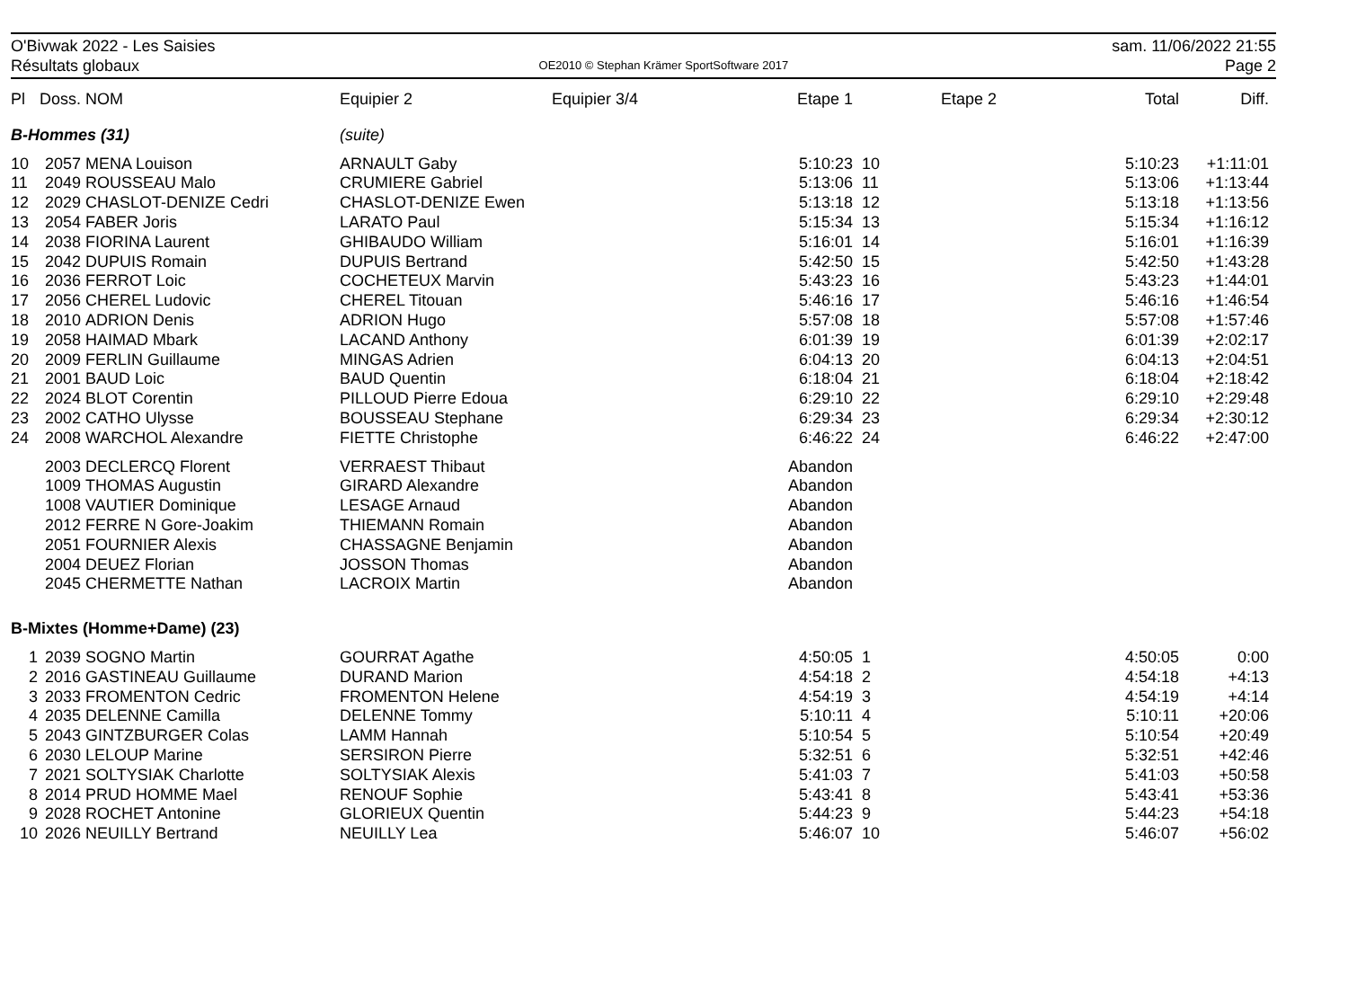O'Bivwak 2022 - Les Saisies
Résultats globaux
OE2010 © Stephan Krämer SportSoftware 2017
sam. 11/06/2022 21:55
Page 2
| Pl | Doss. | NOM | Equipier 2 | Equipier 3/4 | Etape 1 | | Etape 2 | | Total | Diff. |
| --- | --- | --- | --- | --- | --- | --- | --- | --- | --- | --- |
| B-Hommes (31) | | | (suite) | | | | | | | |
| 10 | 2057 | MENA Louison | ARNAULT Gaby | | 5:10:23 | 10 | | | 5:10:23 | +1:11:01 |
| 11 | 2049 | ROUSSEAU Malo | CRUMIERE Gabriel | | 5:13:06 | 11 | | | 5:13:06 | +1:13:44 |
| 12 | 2029 | CHASLOT-DENIZE Cedri | CHASLOT-DENIZE Ewen | | 5:13:18 | 12 | | | 5:13:18 | +1:13:56 |
| 13 | 2054 | FABER Joris | LARATO Paul | | 5:15:34 | 13 | | | 5:15:34 | +1:16:12 |
| 14 | 2038 | FIORINA Laurent | GHIBAUDO William | | 5:16:01 | 14 | | | 5:16:01 | +1:16:39 |
| 15 | 2042 | DUPUIS Romain | DUPUIS Bertrand | | 5:42:50 | 15 | | | 5:42:50 | +1:43:28 |
| 16 | 2036 | FERROT Loic | COCHETEUX Marvin | | 5:43:23 | 16 | | | 5:43:23 | +1:44:01 |
| 17 | 2056 | CHEREL Ludovic | CHEREL Titouan | | 5:46:16 | 17 | | | 5:46:16 | +1:46:54 |
| 18 | 2010 | ADRION Denis | ADRION Hugo | | 5:57:08 | 18 | | | 5:57:08 | +1:57:46 |
| 19 | 2058 | HAIMAD Mbark | LACAND Anthony | | 6:01:39 | 19 | | | 6:01:39 | +2:02:17 |
| 20 | 2009 | FERLIN Guillaume | MINGAS Adrien | | 6:04:13 | 20 | | | 6:04:13 | +2:04:51 |
| 21 | 2001 | BAUD Loic | BAUD Quentin | | 6:18:04 | 21 | | | 6:18:04 | +2:18:42 |
| 22 | 2024 | BLOT Corentin | PILLOUD Pierre Edoua | | 6:29:10 | 22 | | | 6:29:10 | +2:29:48 |
| 23 | 2002 | CATHO Ulysse | BOUSSEAU Stephane | | 6:29:34 | 23 | | | 6:29:34 | +2:30:12 |
| 24 | 2008 | WARCHOL Alexandre | FIETTE Christophe | | 6:46:22 | 24 | | | 6:46:22 | +2:47:00 |
| | 2003 | DECLERCQ Florent | VERRAEST Thibaut | | Abandon | | | | | |
| | 1009 | THOMAS Augustin | GIRARD Alexandre | | Abandon | | | | | |
| | 1008 | VAUTIER Dominique | LESAGE Arnaud | | Abandon | | | | | |
| | 2012 | FERRE N Gore-Joakim | THIEMANN Romain | | Abandon | | | | | |
| | 2051 | FOURNIER Alexis | CHASSAGNE Benjamin | | Abandon | | | | | |
| | 2004 | DEUEZ Florian | JOSSON Thomas | | Abandon | | | | | |
| | 2045 | CHERMETTE Nathan | LACROIX Martin | | Abandon | | | | | |
| B-Mixtes (Homme+Dame) (23) | | | | | | | | | | |
| 1 | 2039 | SOGNO Martin | GOURRAT Agathe | | 4:50:05 | 1 | | | 4:50:05 | 0:00 |
| 2 | 2016 | GASTINEAU Guillaume | DURAND Marion | | 4:54:18 | 2 | | | 4:54:18 | +4:13 |
| 3 | 2033 | FROMENTON Cedric | FROMENTON Helene | | 4:54:19 | 3 | | | 4:54:19 | +4:14 |
| 4 | 2035 | DELENNE Camilla | DELENNE Tommy | | 5:10:11 | 4 | | | 5:10:11 | +20:06 |
| 5 | 2043 | GINTZBURGER Colas | LAMM Hannah | | 5:10:54 | 5 | | | 5:10:54 | +20:49 |
| 6 | 2030 | LELOUP Marine | SERSIRON Pierre | | 5:32:51 | 6 | | | 5:32:51 | +42:46 |
| 7 | 2021 | SOLTYSIAK Charlotte | SOLTYSIAK Alexis | | 5:41:03 | 7 | | | 5:41:03 | +50:58 |
| 8 | 2014 | PRUD HOMME Mael | RENOUF Sophie | | 5:43:41 | 8 | | | 5:43:41 | +53:36 |
| 9 | 2028 | ROCHET Antonine | GLORIEUX Quentin | | 5:44:23 | 9 | | | 5:44:23 | +54:18 |
| 10 | 2026 | NEUILLY Bertrand | NEUILLY Lea | | 5:46:07 | 10 | | | 5:46:07 | +56:02 |